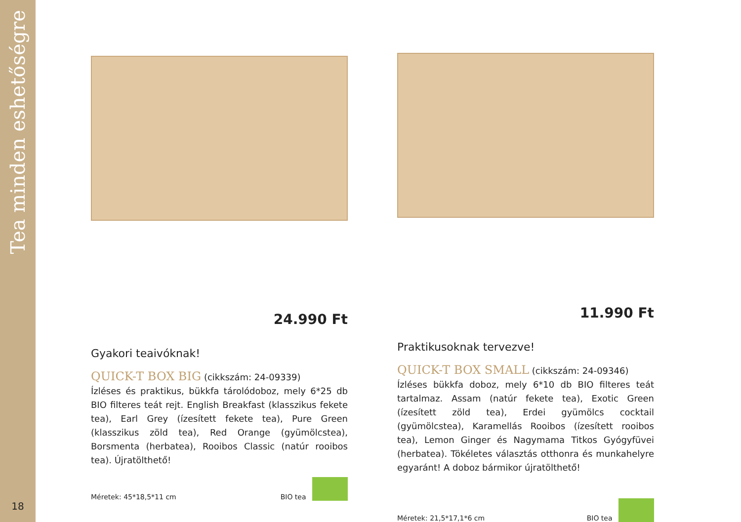Tea minden eshetőségre
18
24.990 Ft
Gyakori teaivóknak!
QUICK-T BOX BIG (cikkszám: 24-09339)
Ízléses és praktikus, bükkfa tárolódoboz, mely 6*25 db BIO filteres teát rejt. English Breakfast (klasszikus fekete tea), Earl Grey (ízesített fekete tea), Pure Green (klasszikus zöld tea), Red Orange (gyümölcstea), Borsmenta (herbatea), Rooibos Classic (natúr rooibos tea). Újratölthető!
Méretek: 45*18,5*11 cm BIO tea
11.990 Ft
Praktikusoknak tervezve!
QUICK-T BOX SMALL (cikkszám: 24-09346)
Ízléses bükkfa doboz, mely 6*10 db BIO filteres teát tartalmaz. Assam (natúr fekete tea), Exotic Green (ízesített zöld tea), Erdei gyümölcs cocktail (gyümölcstea), Karamellás Rooibos (ízesített rooibos tea), Lemon Ginger és Nagymama Titkos Gyógyfüvei (herbatea). Tökéletes választás otthonra és munkahelyre egyaránt! A doboz bármikor újratölthető!
Méretek: 21,5*17,1*6 cm BIO tea